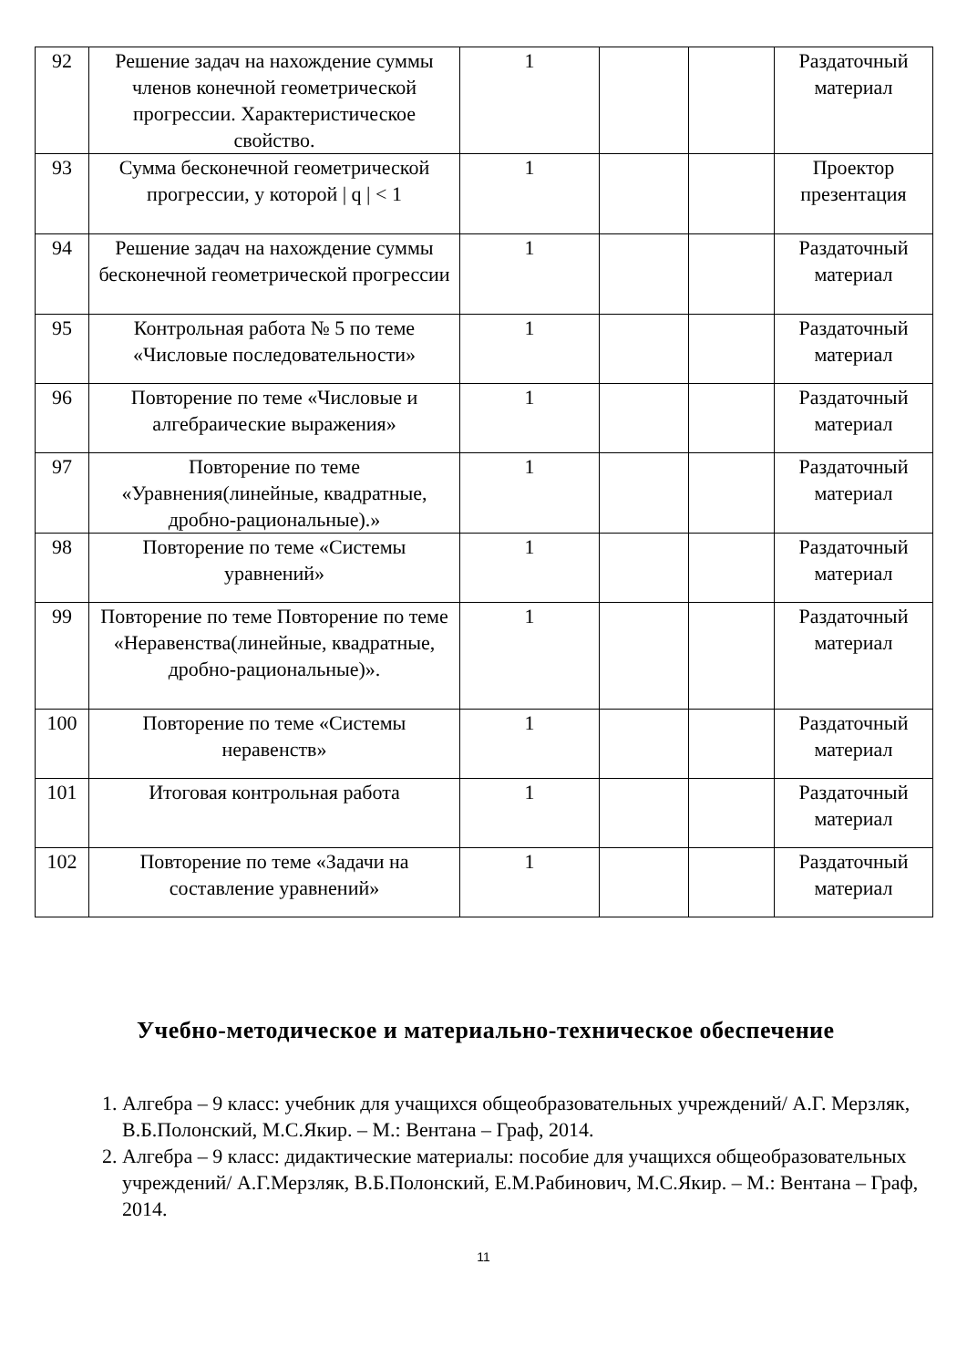| 92 | Решение задач на нахождение суммы членов конечной геометрической прогрессии. Характеристическое свойство. | 1 | | | Раздаточный материал |
| 93 | Сумма бесконечной геометрической прогрессии, у которой / q / < 1 | 1 | | | Проектор презентация |
| 94 | Решение задач на нахождение суммы бесконечной геометрической прогрессии | 1 | | | Раздаточный материал |
| 95 | Контрольная работа № 5 по теме «Числовые последовательности» | 1 | | | Раздаточный материал |
| 96 | Повторение по теме «Числовые и алгебраические выражения» | 1 | | | Раздаточный материал |
| 97 | Повторение по теме «Уравнения(линейные, квадратные, дробно-рациональные).» | 1 | | | Раздаточный материал |
| 98 | Повторение по теме «Системы уравнений» | 1 | | | Раздаточный материал |
| 99 | Повторение по теме Повторение по теме «Неравенства(линейные, квадратные, дробно-рациональные)». | 1 | | | Раздаточный материал |
| 100 | Повторение по теме «Системы неравенств» | 1 | | | Раздаточный материал |
| 101 | Итоговая контрольная работа | 1 | | | Раздаточный материал |
| 102 | Повторение по теме «Задачи на составление уравнений» | 1 | | | Раздаточный материал |
Учебно-методическое и материально-техническое обеспечение
1. Алгебра – 9 класс: учебник для учащихся общеобразовательных учреждений/ А.Г. Мерзляк, В.Б.Полонский, М.С.Якир. – М.: Вентана – Граф, 2014.
2. Алгебра – 9 класс: дидактические материалы: пособие для учащихся общеобразовательных учреждений/ А.Г.Мерзляк, В.Б.Полонский, Е.М.Рабинович, М.С.Якир. – М.: Вентана – Граф, 2014.
11